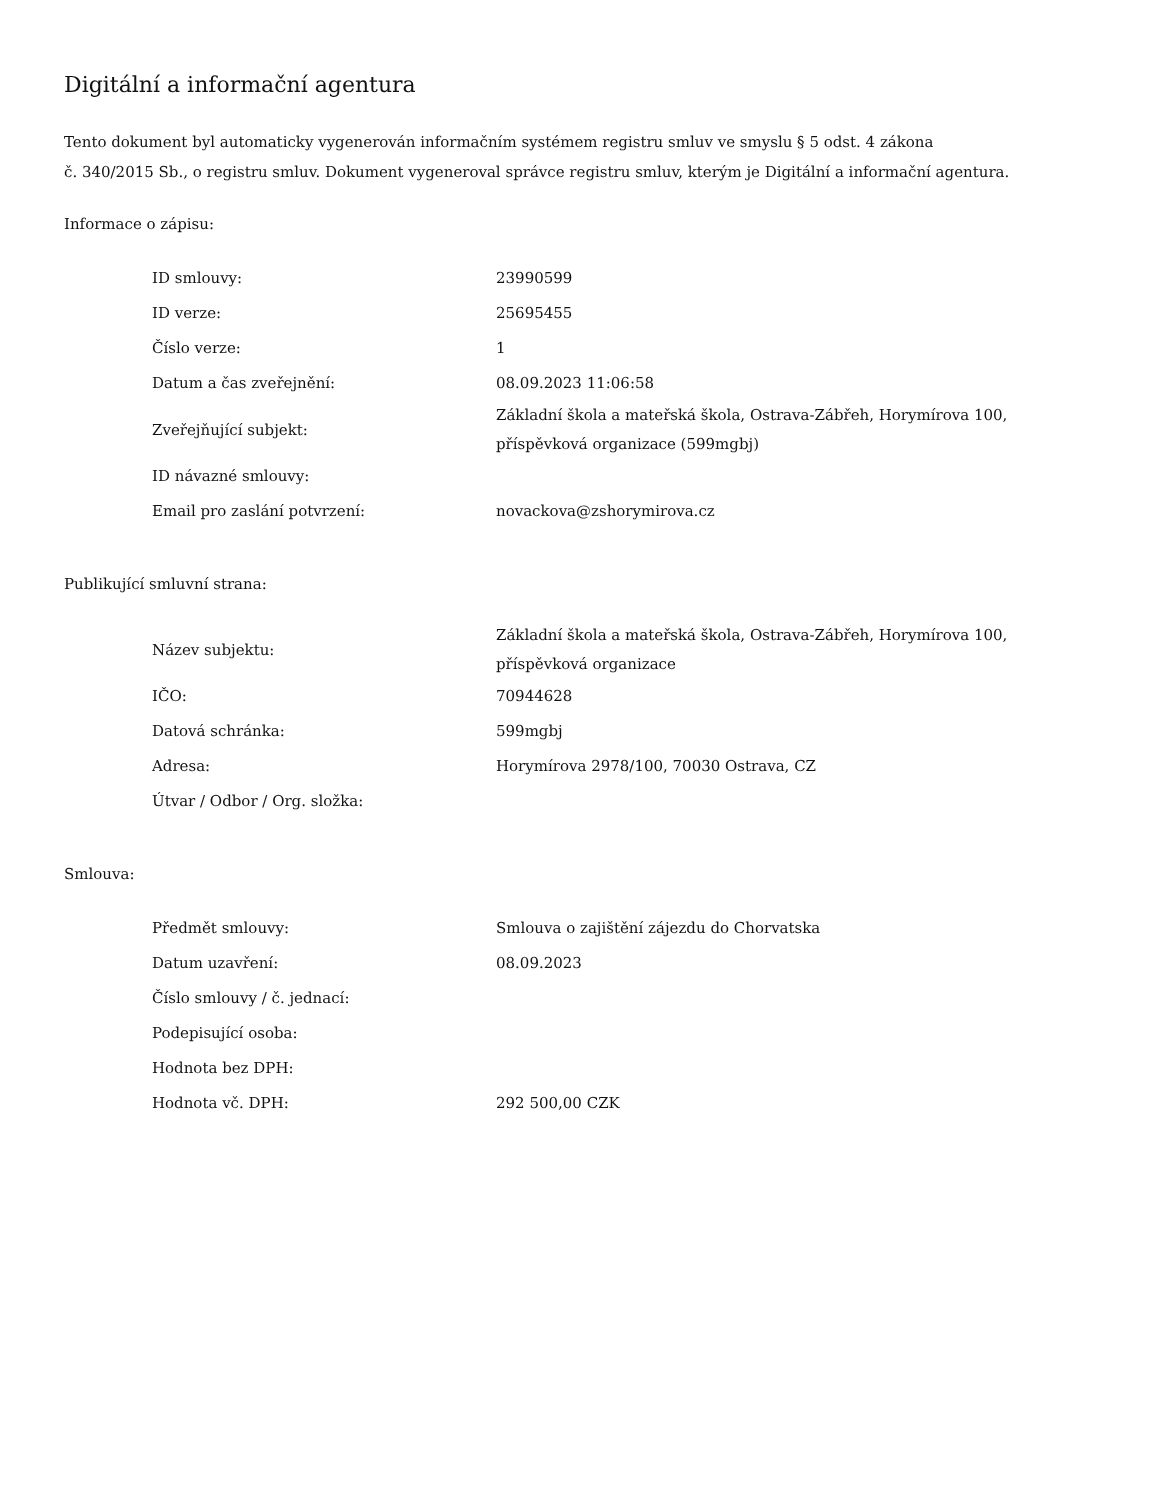Digitální a informační agentura
Tento dokument byl automaticky vygenerován informačním systémem registru smluv ve smyslu § 5 odst. 4 zákona
č. 340/2015 Sb., o registru smluv. Dokument vygeneroval správce registru smluv, kterým je Digitální a informační agentura.
Informace o zápisu:
| ID smlouvy: | 23990599 |
| ID verze: | 25695455 |
| Číslo verze: | 1 |
| Datum a čas zveřejnění: | 08.09.2023 11:06:58 |
| Zveřejňující subjekt: | Základní škola a mateřská škola, Ostrava-Zábřeh, Horymírova 100, příspěvková organizace (599mgbj) |
| ID návazné smlouvy: | |
| Email pro zaslání potvrzení: | novackova@zshorymirova.cz |
Publikující smluvní strana:
| Název subjektu: | Základní škola a mateřská škola, Ostrava-Zábřeh, Horymírova 100, příspěvková organizace |
| IČO: | 70944628 |
| Datová schránka: | 599mgbj |
| Adresa: | Horymírova 2978/100, 70030 Ostrava, CZ |
| Útvar / Odbor / Org. složka: | |
Smlouva:
| Předmět smlouvy: | Smlouva o zajištění zájezdu do Chorvatska |
| Datum uzavření: | 08.09.2023 |
| Číslo smlouvy / č. jednací: | |
| Podepisující osoba: | |
| Hodnota bez DPH: | |
| Hodnota vč. DPH: | 292 500,00 CZK |